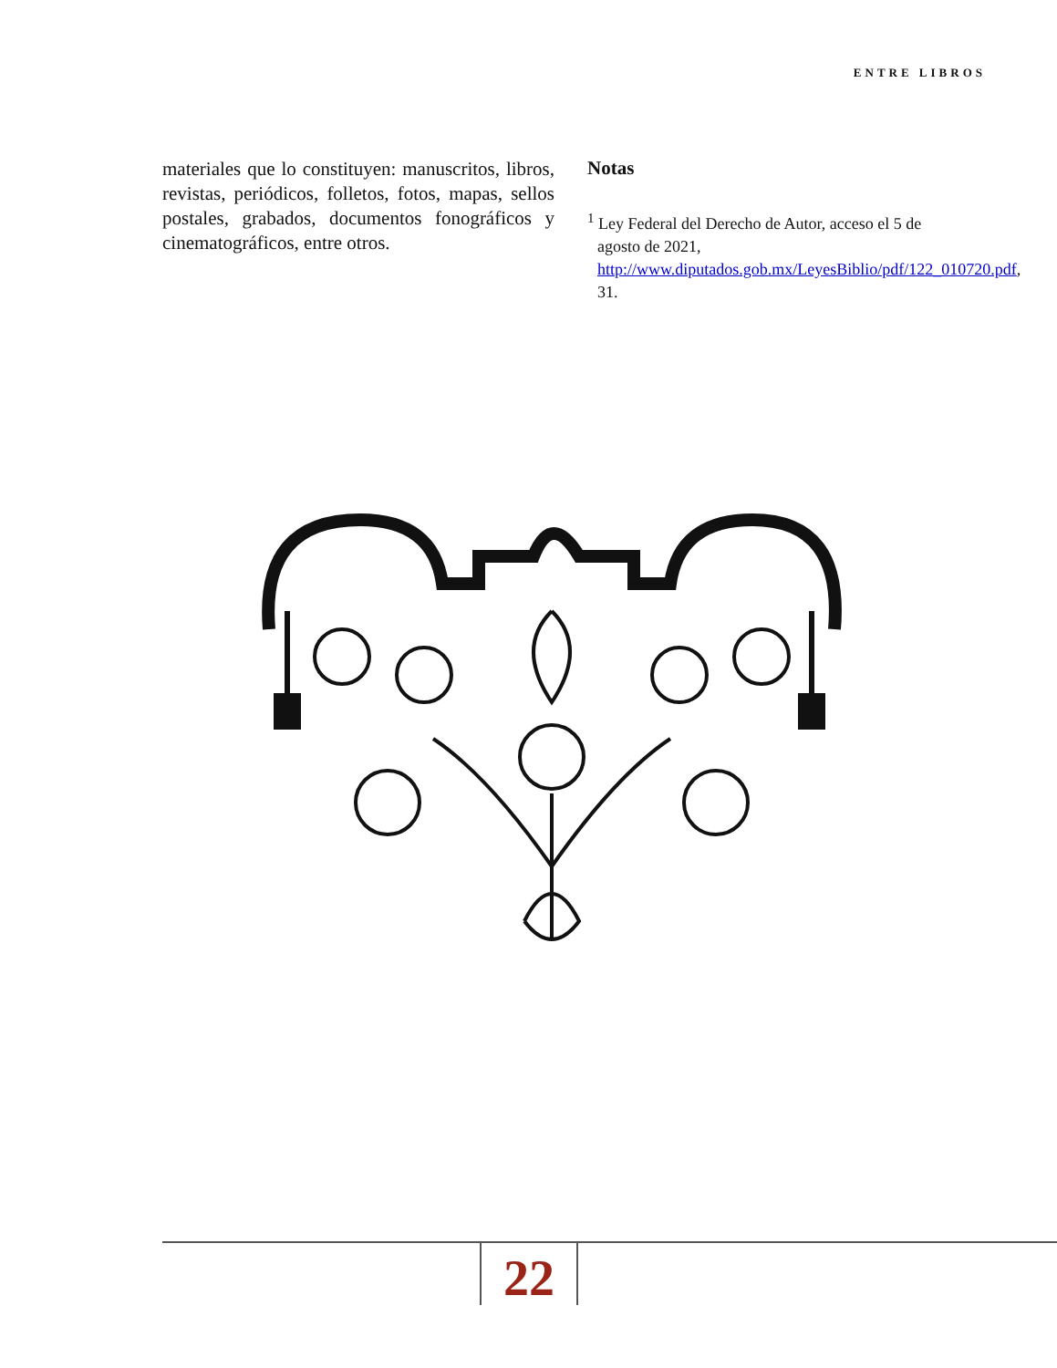ENTRE LIBROS
materiales que lo constituyen: manuscritos, libros, revistas, periódicos, folletos, fotos, mapas, sellos postales, grabados, documentos fonográficos y cinematográficos, entre otros.
Notas
<sup>1</sup> Ley Federal del Derecho de Autor, acceso el 5 de agosto de 2021, http://www.diputados.gob.mx/LeyesBiblio/pdf/122_010720.pdf, 31.
22